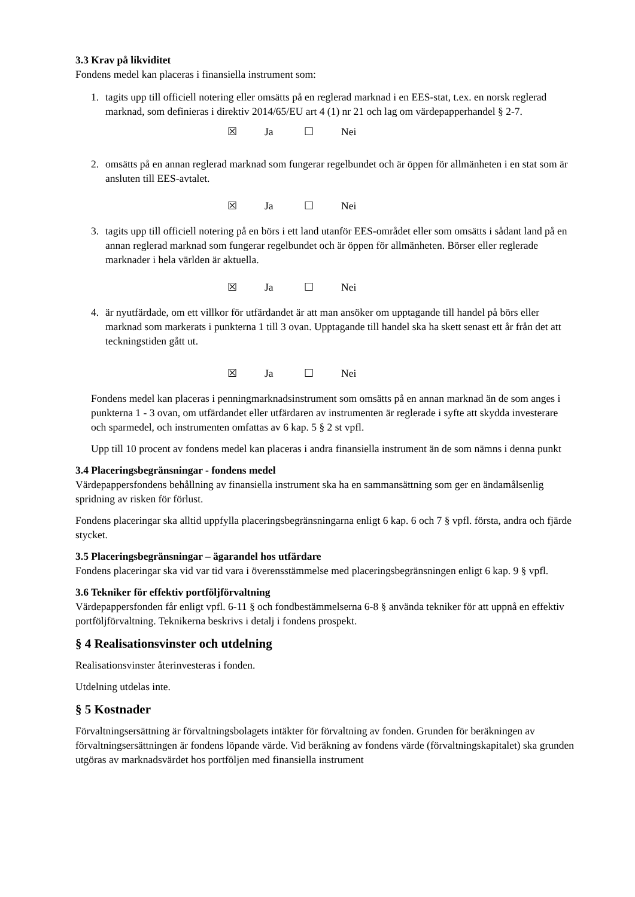3.3 Krav på likviditet
Fondens medel kan placeras i finansiella instrument som:
1. tagits upp till officiell notering eller omsätts på en reglerad marknad i en EES-stat, t.ex. en norsk reglerad marknad, som definieras i direktiv 2014/65/EU art 4 (1) nr 21 och lag om värdepapperhandel § 2-7.
☒ Ja ☐ Nei
2. omsätts på en annan reglerad marknad som fungerar regelbundet och är öppen för allmänheten i en stat som är ansluten till EES-avtalet.
☒ Ja ☐ Nei
3. tagits upp till officiell notering på en börs i ett land utanför EES-området eller som omsätts i sådant land på en annan reglerad marknad som fungerar regelbundet och är öppen för allmänheten. Börser eller reglerade marknader i hela världen är aktuella.
☒ Ja ☐ Nei
4. är nyutfärdade, om ett villkor för utfärdandet är att man ansöker om upptagande till handel på börs eller marknad som markerats i punkterna 1 till 3 ovan. Upptagande till handel ska ha skett senast ett år från det att teckningstiden gått ut.
☒ Ja ☐ Nei
Fondens medel kan placeras i penningmarknadsinstrument som omsätts på en annan marknad än de som anges i punkterna 1 - 3 ovan, om utfärdandet eller utfärdaren av instrumenten är reglerade i syfte att skydda investerare och sparmedel, och instrumenten omfattas av 6 kap. 5 § 2 st vpfl.
Upp till 10 procent av fondens medel kan placeras i andra finansiella instrument än de som nämns i denna punkt
3.4 Placeringsbegränsningar - fondens medel
Värdepappersfondens behållning av finansiella instrument ska ha en sammansättning som ger en ändamålsenlig spridning av risken för förlust.
Fondens placeringar ska alltid uppfylla placeringsbegränsningarna enligt 6 kap. 6 och 7 § vpfl. första, andra och fjärde stycket.
3.5 Placeringsbegränsningar – ägarandel hos utfärdare
Fondens placeringar ska vid var tid vara i överensstämmelse med placeringsbegränsningen enligt 6 kap. 9 § vpfl.
3.6 Tekniker för effektiv portföljförvaltning
Värdepappersfonden får enligt vpfl. 6-11 § och fondbestämmelserna 6-8 § använda tekniker för att uppnå en effektiv portföljförvaltning. Teknikerna beskrivs i detalj i fondens prospekt.
§ 4 Realisationsvinster och utdelning
Realisationsvinster återinvesteras i fonden.
Utdelning utdelas inte.
§ 5 Kostnader
Förvaltningsersättning är förvaltningsbolagets intäkter för förvaltning av fonden. Grunden för beräkningen av förvaltningsersättningen är fondens löpande värde. Vid beräkning av fondens värde (förvaltningskapitalet) ska grunden utgöras av marknadsvärdet hos portföljen med finansiella instrument